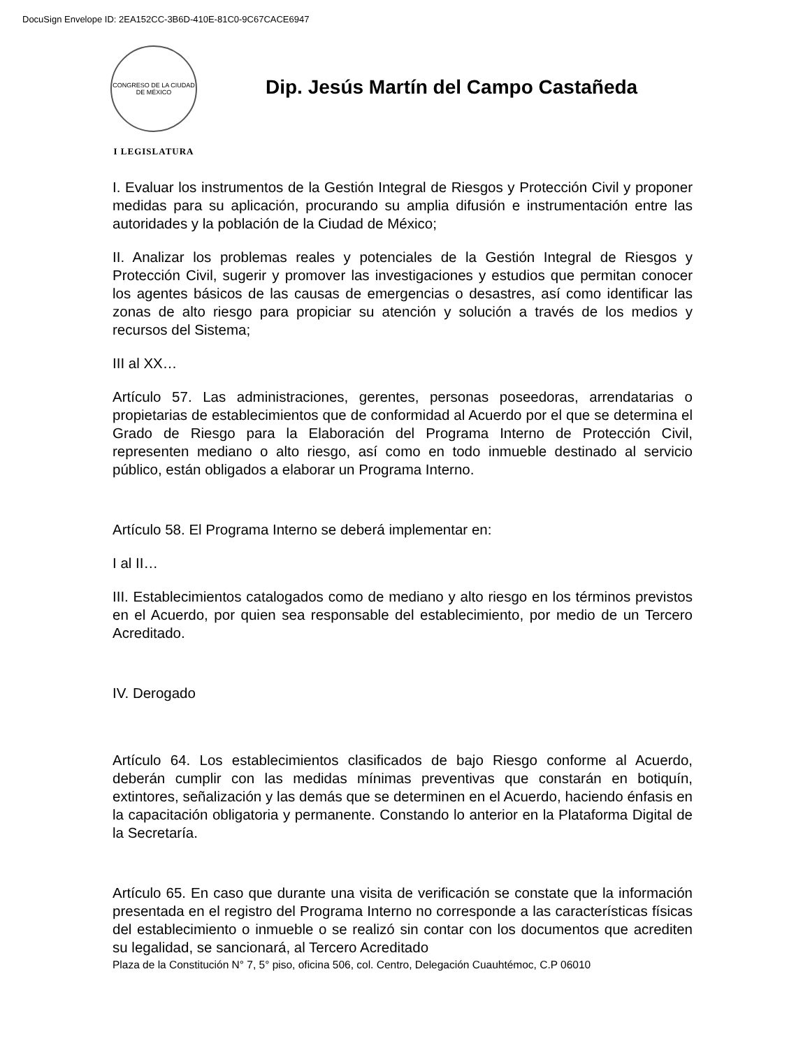DocuSign Envelope ID: 2EA152CC-3B6D-410E-81C0-9C67CACE6947
CONGRESO DE LA CIUDAD DE MÉXICO
I LEGISLATURA
Dip. Jesús Martín del Campo Castañeda
I. Evaluar los instrumentos de la Gestión Integral de Riesgos y Protección Civil y proponer medidas para su aplicación, procurando su amplia difusión e instrumentación entre las autoridades y la población de la Ciudad de México;
II. Analizar los problemas reales y potenciales de la Gestión Integral de Riesgos y Protección Civil, sugerir y promover las investigaciones y estudios que permitan conocer los agentes básicos de las causas de emergencias o desastres, así como identificar las zonas de alto riesgo para propiciar su atención y solución a través de los medios y recursos del Sistema;
III al XX…
Artículo 57. Las administraciones, gerentes, personas poseedoras, arrendatarias o propietarias de establecimientos que de conformidad al Acuerdo por el que se determina el Grado de Riesgo para la Elaboración del Programa Interno de Protección Civil, representen mediano o alto riesgo, así como en todo inmueble destinado al servicio público, están obligados a elaborar un Programa Interno.
Artículo 58. El Programa Interno se deberá implementar en:
I al II…
III. Establecimientos catalogados como de mediano y alto riesgo en los términos previstos en el Acuerdo, por quien sea responsable del establecimiento, por medio de un Tercero Acreditado.
IV. Derogado
Artículo 64. Los establecimientos clasificados de bajo Riesgo conforme al Acuerdo, deberán cumplir con las medidas mínimas preventivas que constarán en botiquín, extintores, señalización y las demás que se determinen en el Acuerdo, haciendo énfasis en la capacitación obligatoria y permanente. Constando lo anterior en la Plataforma Digital de la Secretaría.
Artículo 65. En caso que durante una visita de verificación se constate que la información presentada en el registro del Programa Interno no corresponde a las características físicas del establecimiento o inmueble o se realizó sin contar con los documentos que acrediten su legalidad, se sancionará, al Tercero Acreditado
Plaza de la Constitución N° 7, 5° piso, oficina 506, col. Centro, Delegación Cuauhtémoc, C.P 06010